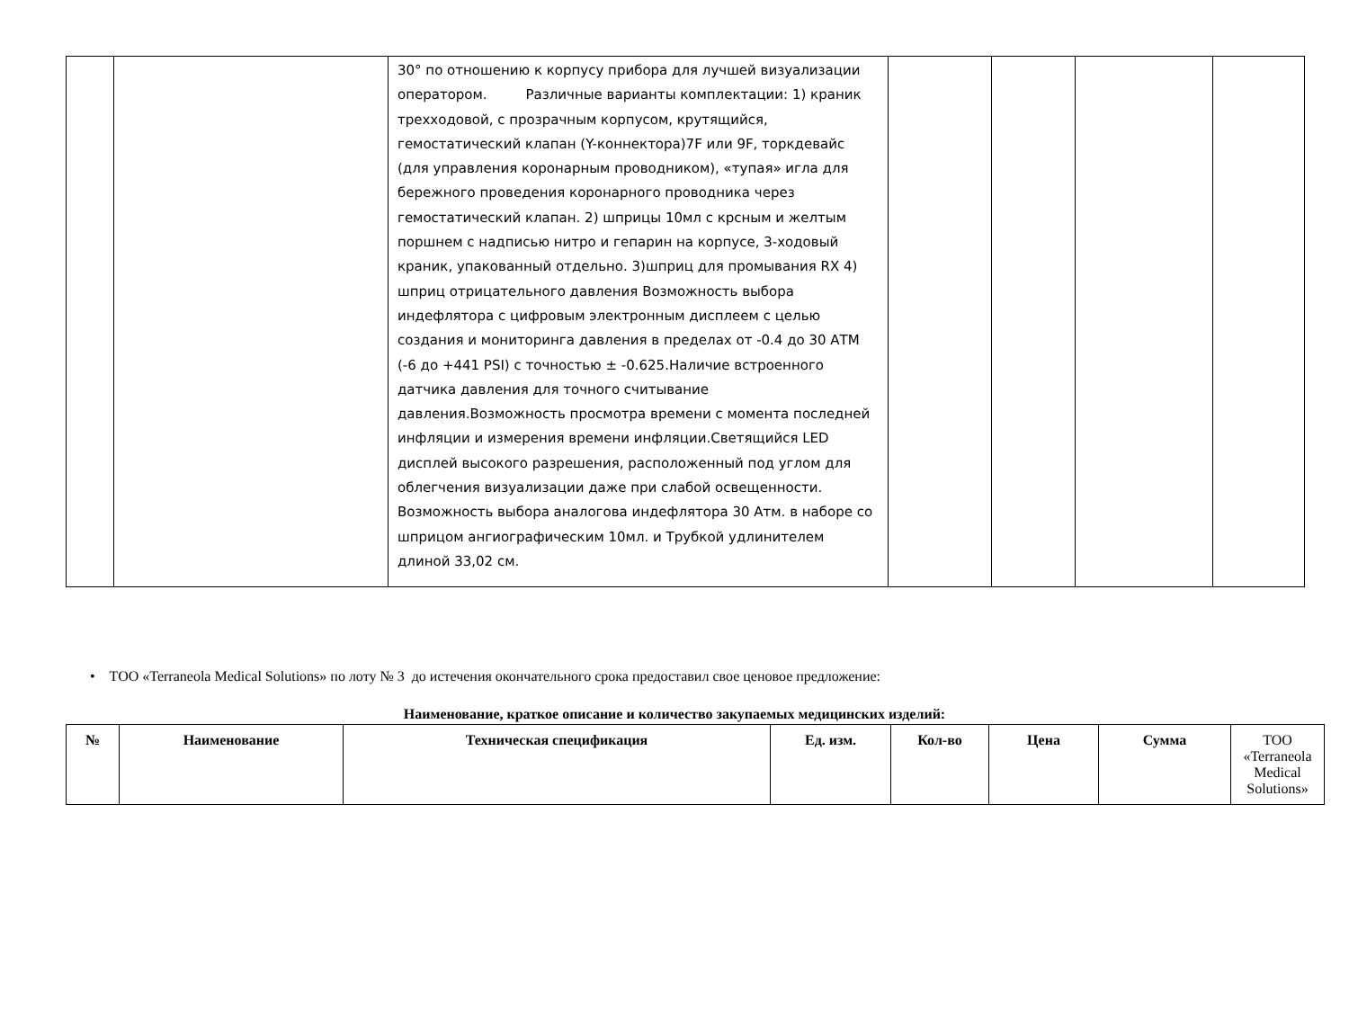| | | 30° по отношению к корпусу прибора для лучшей визуализации оператором. Различные варианты комплектации: 1) краник трехходовой, с прозрачным корпусом, крутящийся, гемостатический клапан (Y-коннектора)7F или 9F, торкдевайс (для управления коронарным проводником), «тупая» игла для бережного проведения коронарного проводника через гемостатический клапан. 2) шприцы 10мл с крсным и желтым поршнем с надписью нитро и гепарин на корпусе, 3-ходовый краник, упакованный отдельно. 3)шприц для промывания RX 4) шприц отрицательного давления Возможность выбора индефлятора с цифровым электронным дисплеем с целью создания и мониторинга давления в пределах от -0.4 до 30 АТМ (-6 до +441 PSI) с точностью ± -0.625.Наличие встроенного датчика давления для точного считывание давления.Возможность просмотра времени с момента последней инфляции и измерения времени инфляции.Светящийся LED дисплей высокого разрешения, расположенный под углом для облегчения визуализации даже при слабой освещенности. Возможность выбора аналогова индефлятора 30 Атм. в наборе со шприцом ангиографическим 10мл. и Трубкой удлинителем длиной 33,02 см. | | | | |
• ТОО «Terraneola Medical Solutions» по лоту № 3 до истечения окончательного срока предоставил свое ценовое предложение:
Наименование, краткое описание и количество закупаемых медицинских изделий:
| № | Наименование | Техническая спецификация | Ед. изм. | Кол-во | Цена | Сумма | ТОО «Terraneola Medical Solutions» |
| --- | --- | --- | --- | --- | --- | --- | --- |